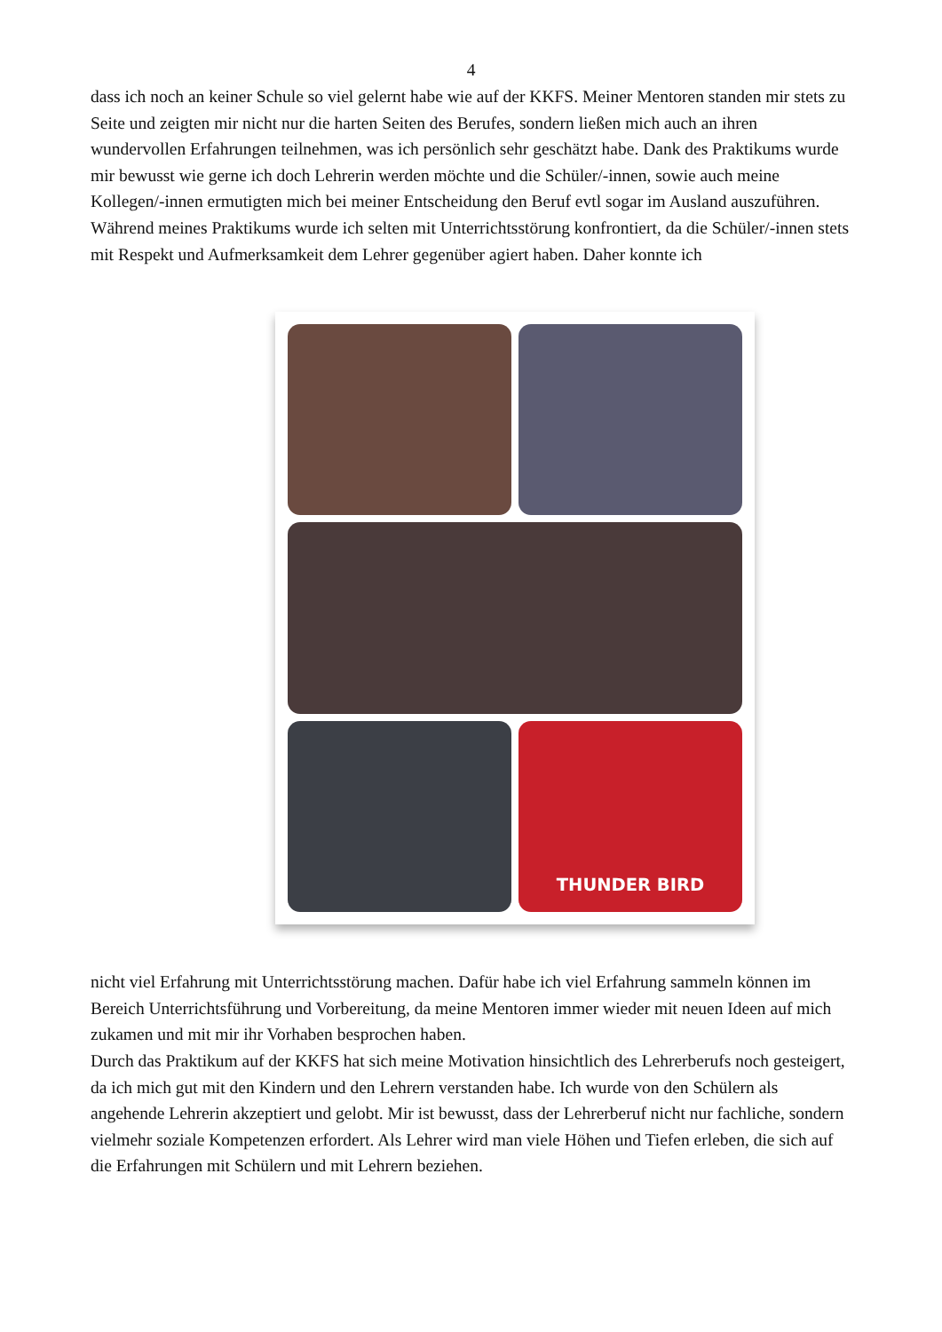4
dass ich noch an keiner Schule so viel gelernt habe wie auf der KKFS. Meiner Mentoren standen mir stets zu Seite und zeigten mir nicht nur die harten Seiten des Berufes, sondern ließen mich auch an ihren wundervollen Erfahrungen teilnehmen, was ich persönlich sehr geschätzt habe. Dank des Praktikums wurde mir bewusst wie gerne ich doch Lehrerin werden möchte und die Schüler/-innen, sowie auch meine Kollegen/-innen ermutigten mich bei meiner Entscheidung den Beruf evtl sogar im Ausland auszuführen.
Während meines Praktikums wurde ich selten mit Unterrichtsstörung konfrontiert, da die Schüler/-innen stets mit Respekt und Aufmerksamkeit dem Lehrer gegenüber agiert haben. Daher konnte ich
THUNDER BIRD
nicht viel Erfahrung mit Unterrichtsstörung machen. Dafür habe ich viel Erfahrung sammeln können im Bereich Unterrichtsführung und Vorbereitung, da meine Mentoren immer wieder mit neuen Ideen auf mich zukamen und mit mir ihr Vorhaben besprochen haben.
Durch das Praktikum auf der KKFS hat sich meine Motivation hinsichtlich des Lehrerberufs noch gesteigert, da ich mich gut mit den Kindern und den Lehrern verstanden habe. Ich wurde von den Schülern als angehende Lehrerin akzeptiert und gelobt. Mir ist bewusst, dass der Lehrerberuf nicht nur fachliche, sondern vielmehr soziale Kompetenzen erfordert. Als Lehrer wird man viele Höhen und Tiefen erleben, die sich auf die Erfahrungen mit Schülern und mit Lehrern beziehen.